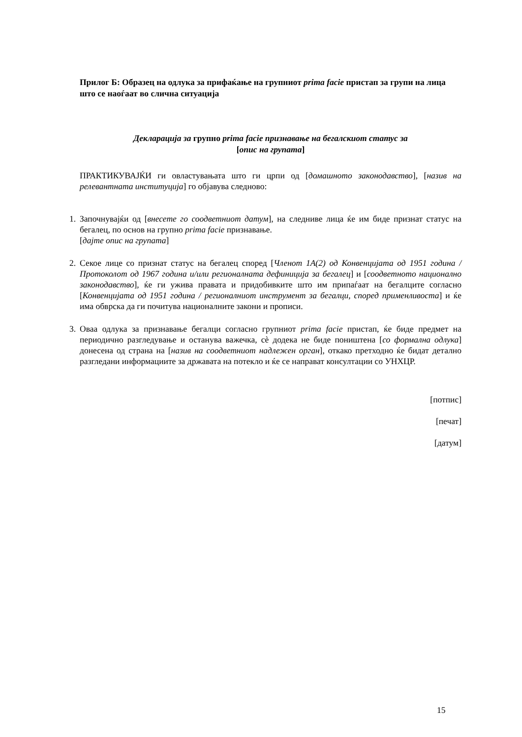Прилог Б: Образец на одлука за прифаќање на групниот prima facie пристап за групи на лица што се наоѓаат во слична ситуација
Декларација за групно prima facie признавање на бегалскиот статус за
[опис на групата]
ПРАКТИКУВАЈЌИ ги овластувањата што ги црпи од [домашното законодавство], [назив на релевантната институција] го објавува следново:
1.
Започнувајќи од [внесете го соодветниот датум], на следниве лица ќе им биде признат статус на бегалец, по основ на групно prima facie признавање.
[дајте опис на групата]
2.
Секое лице со признат статус на бегалец според [Членот 1А(2) од Конвенцијата од 1951 година / Протоколот од 1967 година и/или регионалната дефиниција за бегалец] и [соодветното национално законодавство], ќе ги ужива правата и придобивките што им припаѓаат на бегалците согласно [Конвенцијата од 1951 година / регионалниот инструмент за бегалци, според применливоста] и ќе има обврска да ги почитува националните закони и прописи.
3.
Оваа одлука за признавање бегалци согласно групниот prima facie пристап, ќе биде предмет на периодично разгледување и останува важечка, сè додека не биде поништена [со формална одлука] донесена од страна на [назив на соодветниот надлежен орган], откако претходно ќе бидат детално разгледани информациите за државата на потекло и ќе се направат консултации со УНХЦР.
[потпис]
[печат]
[датум]
15